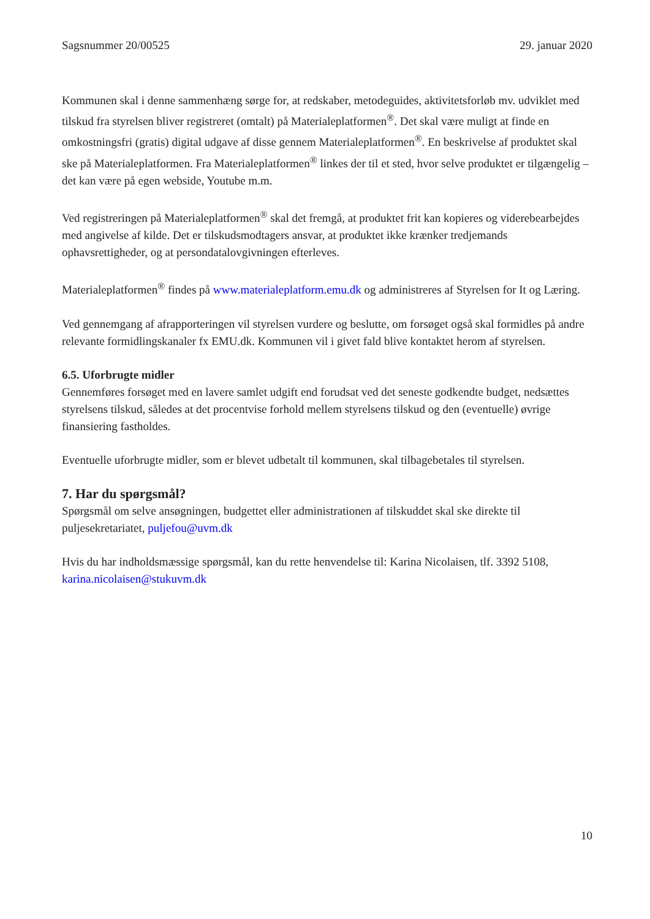Sagsnummer 20/00525 29. januar 2020
Kommunen skal i denne sammenhæng sørge for, at redskaber, metodeguides, aktivitetsforløb mv. udviklet med tilskud fra styrelsen bliver registreret (omtalt) på Materialeplatformen<sup>®</sup>. Det skal være muligt at finde en omkostningsfri (gratis) digital udgave af disse gennem Materialeplatformen<sup>®</sup>. En beskrivelse af produktet skal ske på Materialeplatformen. Fra Materialeplatformen<sup>®</sup> linkes der til et sted, hvor selve produktet er tilgængelig – det kan være på egen webside, Youtube m.m.
Ved registreringen på Materialeplatformen<sup>®</sup> skal det fremgå, at produktet frit kan kopieres og viderebearbejdes med angivelse af kilde. Det er tilskudsmodtagers ansvar, at produktet ikke krænker tredjemands ophavsrettigheder, og at persondatalovgivningen efterleves.
Materialeplatformen<sup>®</sup> findes på www.materialeplatform.emu.dk og administreres af Styrelsen for It og Læring.
Ved gennemgang af afrapporteringen vil styrelsen vurdere og beslutte, om forsøget også skal formidles på andre relevante formidlingskanaler fx EMU.dk. Kommunen vil i givet fald blive kontaktet herom af styrelsen.
6.5. Uforbrugte midler
Gennemføres forsøget med en lavere samlet udgift end forudsat ved det seneste godkendte budget, nedsættes styrelsens tilskud, således at det procentvise forhold mellem styrelsens tilskud og den (eventuelle) øvrige finansiering fastholdes.
Eventuelle uforbrugte midler, som er blevet udbetalt til kommunen, skal tilbagebetales til styrelsen.
7. Har du spørgsmål?
Spørgsmål om selve ansøgningen, budgettet eller administrationen af tilskuddet skal ske direkte til puljesekretariatet, puljefou@uvm.dk
Hvis du har indholdsmæssige spørgsmål, kan du rette henvendelse til: Karina Nicolaisen, tlf. 3392 5108, karina.nicolaisen@stukuvm.dk
10